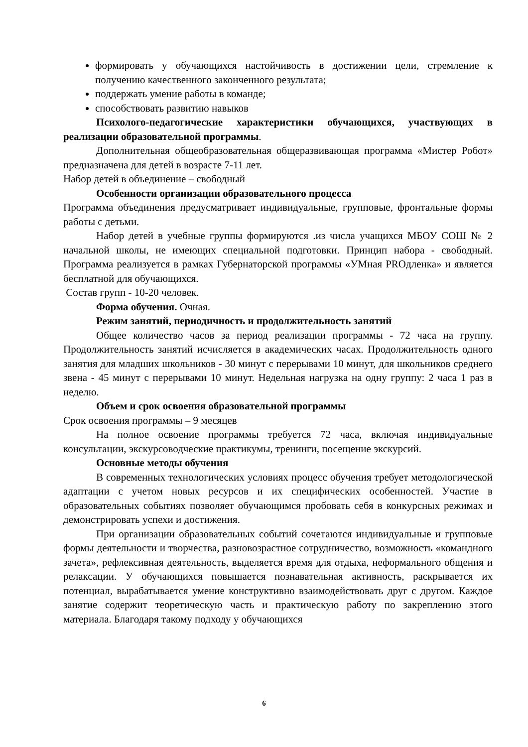формировать у обучающихся настойчивость в достижении цели, стремление к получению качественного законченного результата;
поддержать умение работы в команде;
способствовать развитию навыков
Психолого-педагогические характеристики обучающихся, участвующих в реализации образовательной программы.
Дополнительная общеобразовательная общеразвивающая программа «Мистер Робот» предназначена для детей в возрасте 7-11 лет.
Набор детей в объединение – свободный
Особенности организации образовательного процесса
Программа объединения предусматривает индивидуальные, групповые, фронтальные формы работы с детьми.
Набор детей в учебные группы формируются .из числа учащихся МБОУ СОШ № 2 начальной школы, не имеющих специальной подготовки. Принцип набора - свободный. Программа реализуется в рамках Губернаторской программы «УМная PROдленка» и является бесплатной для обучающихся.
Состав групп - 10-20 человек.
Форма обучения. Очная.
Режим занятий, периодичность и продолжительность занятий
Общее количество часов за период реализации программы - 72 часа на группу. Продолжительность занятий исчисляется в академических часах. Продолжительность одного занятия для младших школьников - 30 минут с перерывами 10 минут, для школьников среднего звена - 45 минут с перерывами 10 минут. Недельная нагрузка на одну группу: 2 часа 1 раз в неделю.
Объем и срок освоения образовательной программы
Срок освоения программы – 9 месяцев
На полное освоение программы требуется 72 часа, включая индивидуальные консультации, экскурсоводческие практикумы, тренинги, посещение экскурсий.
Основные методы обучения
В современных технологических условиях процесс обучения требует методологической адаптации с учетом новых ресурсов и их специфических особенностей. Участие в образовательных событиях позволяет обучающимся пробовать себя в конкурсных режимах и демонстрировать успехи и достижения.
При организации образовательных событий сочетаются индивидуальные и групповые формы деятельности и творчества, разновозрастное сотрудничество, возможность «командного зачета», рефлексивная деятельность, выделяется время для отдыха, неформального общения и релаксации. У обучающихся повышается познавательная активность, раскрывается их потенциал, вырабатывается умение конструктивно взаимодействовать друг с другом. Каждое занятие содержит теоретическую часть и практическую работу по закреплению этого материала. Благодаря такому подходу у обучающихся
6